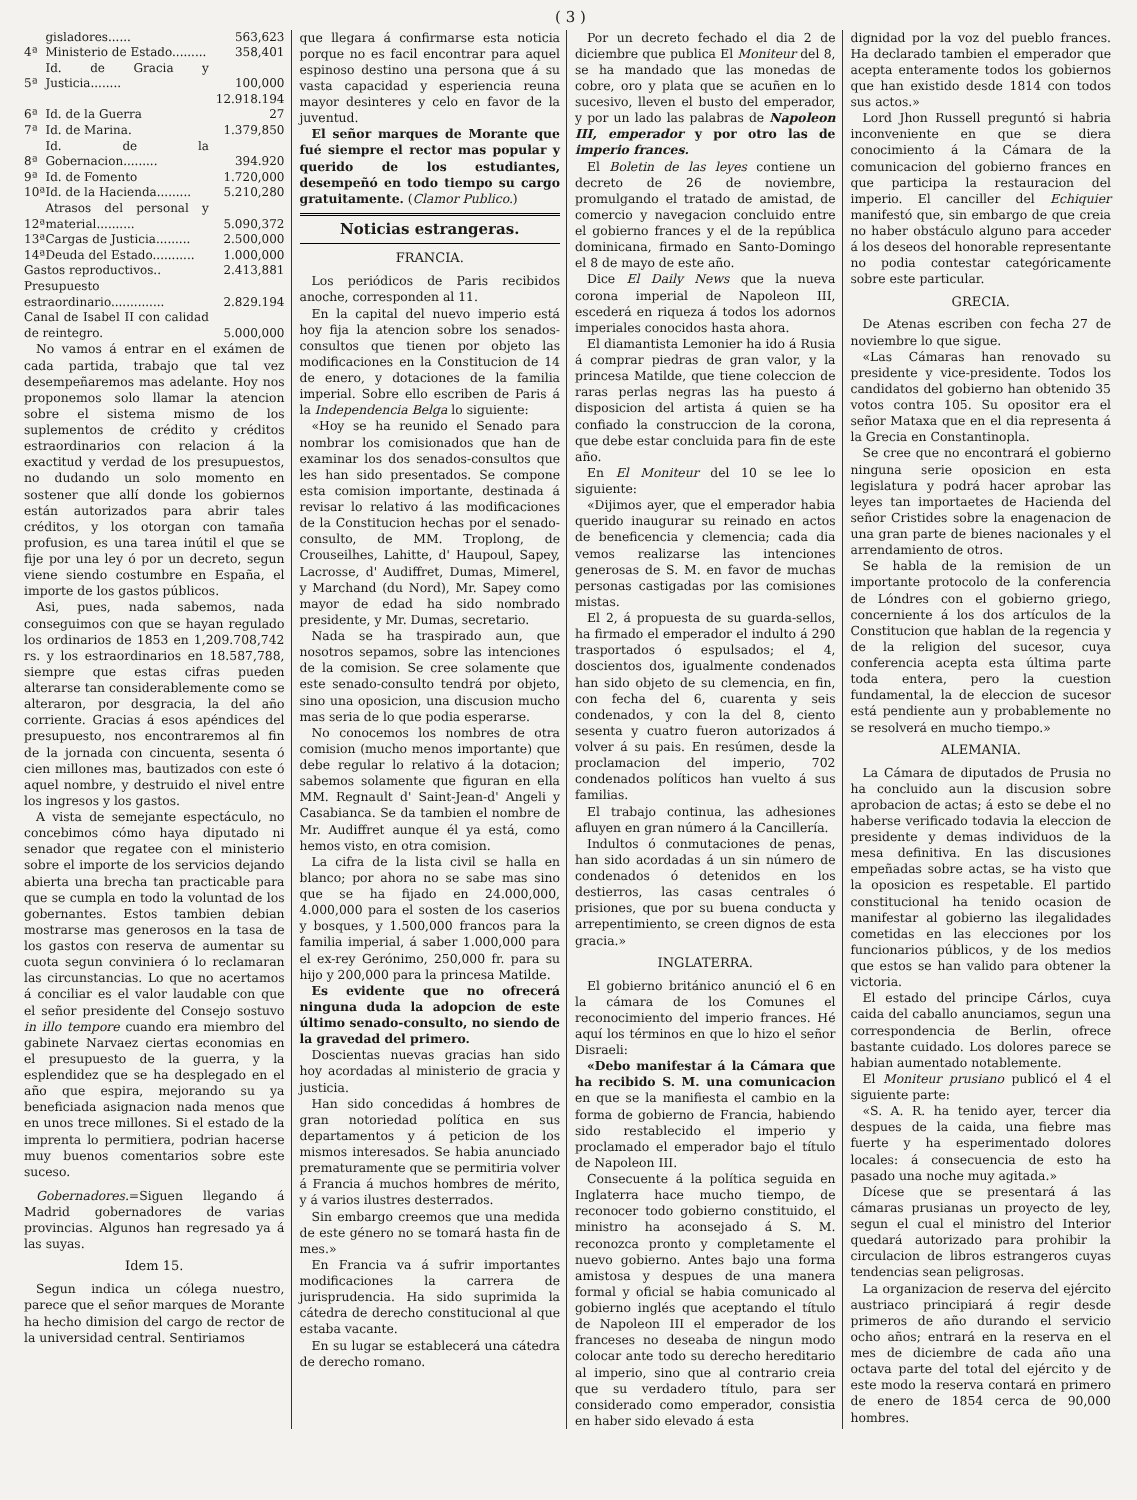( 3 )
| | gisladores...... | 563,623 |
| 4ª | Ministerio de Estado......... | 358,401 |
| 5ª | Id. de Gracia y Justicia........ | 100,000 |
| 6ª | Id. de la Guerra | 12.918.194 27 |
| 7ª | Id. de Marina. | 1.379,850 |
| 8ª | Id. de la Gobernacion......... | 394.920 |
| 9ª | Id. de Fomento | 1.720,000 |
| 10ª | Id. de la Hacienda......... | 5.210,280 |
| 12ª | Atrasos del personal y material.......... | 5.090,372 |
| 13ª | Cargas de Justicia......... | 2.500,000 |
| 14ª | Deuda del Estado........... | 1.000,000 |
| Gastos reproductivos.. | | 2.413,881 |
| Presupuesto estraordinario.............. | | 2.829.194 |
| Canal de Isabel II con calidad de reintegro. | | 5.000,000 |
No vamos á entrar en el exámen de cada partida, trabajo que tal vez desempeñaremos mas adelante. Hoy nos proponemos solo llamar la atencion sobre el sistema mismo de los suplementos de crédito y créditos estraordinarios con relacion á la exactitud y verdad de los presupuestos, no dudando un solo momento en sostener que allí donde los gobiernos están autorizados para abrir tales créditos, y los otorgan con tamaña profusion, es una tarea inútil el que se fije por una ley ó por un decreto, segun viene siendo costumbre en España, el importe de los gastos públicos.
Asi, pues, nada sabemos, nada conseguimos con que se hayan regulado los ordinarios de 1853 en 1,209.708,742 rs. y los estraordinarios en 18.587,788, siempre que estas cifras pueden alterarse tan considerablemente como se alteraron, por desgracia, la del año corriente. Gracias á esos apéndices del presupuesto, nos encontraremos al fin de la jornada con cincuenta, sesenta ó cien millones mas, bautizados con este ó aquel nombre, y destruido el nivel entre los ingresos y los gastos.
A vista de semejante espectáculo, no concebimos cómo haya diputado ni senador que regatee con el ministerio sobre el importe de los servicios dejando abierta una brecha tan practicable para que se cumpla en todo la voluntad de los gobernantes. Estos tambien debian mostrarse mas generosos en la tasa de los gastos con reserva de aumentar su cuota segun conviniera ó lo reclamaran las circunstancias. Lo que no acertamos á conciliar es el valor laudable con que el señor presidente del Consejo sostuvo in illo tempore cuando era miembro del gabinete Narvaez ciertas economias en el presupuesto de la guerra, y la esplendidez que se ha desplegado en el año que espira, mejorando su ya beneficiada asignacion nada menos que en unos trece millones. Si el estado de la imprenta lo permitiera, podrian hacerse muy buenos comentarios sobre este suceso.
Gobernadores.=Siguen llegando á Madrid gobernadores de varias provincias. Algunos han regresado ya á las suyas.
Idem 15.
Segun indica un cólega nuestro, parece que el señor marques de Morante ha hecho dimision del cargo de rector de la universidad central. Sentiriamos
que llegara á confirmarse esta noticia porque no es facil encontrar para aquel espinoso destino una persona que á su vasta capacidad y esperiencia reuna mayor desinteres y celo en favor de la juventud.
El señor marques de Morante que fué siempre el rector mas popular y querido de los estudiantes, desempeñó en todo tiempo su cargo gratuitamente. (Clamor Publico.)
Noticias estrangeras.
FRANCIA.
Los periódicos de Paris recibidos anoche, corresponden al 11.
En la capital del nuevo imperio está hoy fija la atencion sobre los senados-consultos que tienen por objeto las modificaciones en la Constitucion de 14 de enero, y dotaciones de la familia imperial. Sobre ello escriben de Paris á la Independencia Belga lo siguiente:
«Hoy se ha reunido el Senado para nombrar los comisionados que han de examinar los dos senados-consultos que les han sido presentados. Se compone esta comision importante, destinada á revisar lo relativo á las modificaciones de la Constitucion hechas por el senado-consulto, de MM. Troplong, de Crouseilhes, Lahitte, d' Haupoul, Sapey, Lacrosse, d' Audiffret, Dumas, Mimerel, y Marchand (du Nord), Mr. Sapey como mayor de edad ha sido nombrado presidente, y Mr. Dumas, secretario.
Nada se ha traspirado aun, que nosotros sepamos, sobre las intenciones de la comision. Se cree solamente que este senado-consulto tendrá por objeto, sino una oposicion, una discusion mucho mas seria de lo que podia esperarse.
No conocemos los nombres de otra comision (mucho menos importante) que debe regular lo relativo á la dotacion; sabemos solamente que figuran en ella MM. Regnault d' Saint-Jean-d' Angeli y Casabianca. Se da tambien el nombre de Mr. Audiffret aunque él ya está, como hemos visto, en otra comision.
La cifra de la lista civil se halla en blanco; por ahora no se sabe mas sino que se ha fijado en 24.000,000, 4.000,000 para el sosten de los caserios y bosques, y 1.500,000 francos para la familia imperial, á saber 1.000,000 para el ex-rey Gerónimo, 250,000 fr. para su hijo y 200,000 para la princesa Matilde.
Es evidente que no ofrecerá ninguna duda la adopcion de este último senado-consulto, no siendo de la gravedad del primero.
Doscientas nuevas gracias han sido hoy acordadas al ministerio de gracia y justicia.
Han sido concedidas á hombres de gran notoriedad política en sus departamentos y á peticion de los mismos interesados. Se habia anunciado prematuramente que se permitiria volver á Francia á muchos hombres de mérito, y á varios ilustres desterrados.
Sin embargo creemos que una medida de este género no se tomará hasta fin de mes.»
En Francia va á sufrir importantes modificaciones la carrera de jurisprudencia. Ha sido suprimida la cátedra de derecho constitucional al que estaba vacante.
En su lugar se establecerá una cátedra de derecho romano.
Por un decreto fechado el dia 2 de diciembre que publica El Moniteur del 8, se ha mandado que las monedas de cobre, oro y plata que se acuñen en lo sucesivo, lleven el busto del emperador, y por un lado las palabras de Napoleon III, emperador y por otro las de imperio frances.
El Boletin de las leyes contiene un decreto de 26 de noviembre, promulgando el tratado de amistad, de comercio y navegacion concluido entre el gobierno frances y el de la república dominicana, firmado en Santo-Domingo el 8 de mayo de este año.
Dice El Daily News que la nueva corona imperial de Napoleon III, escederá en riqueza á todos los adornos imperiales conocidos hasta ahora.
El diamantista Lemonier ha ido á Rusia á comprar piedras de gran valor, y la princesa Matilde, que tiene coleccion de raras perlas negras las ha puesto á disposicion del artista á quien se ha confiado la construccion de la corona, que debe estar concluida para fin de este año.
En El Moniteur del 10 se lee lo siguiente:
«Dijimos ayer, que el emperador habia querido inaugurar su reinado en actos de beneficencia y clemencia; cada dia vemos realizarse las intenciones generosas de S. M. en favor de muchas personas castigadas por las comisiones mistas.
El 2, á propuesta de su guarda-sellos, ha firmado el emperador el indulto á 290 trasportados ó espulsados; el 4, doscientos dos, igualmente condenados han sido objeto de su clemencia, en fin, con fecha del 6, cuarenta y seis condenados, y con la del 8, ciento sesenta y cuatro fueron autorizados á volver á su pais. En resúmen, desde la proclamacion del imperio, 702 condenados políticos han vuelto á sus familias.
El trabajo continua, las adhesiones afluyen en gran número á la Cancillería.
Indultos ó conmutaciones de penas, han sido acordadas á un sin número de condenados ó detenidos en los destierros, las casas centrales ó prisiones, que por su buena conducta y arrepentimiento, se creen dignos de esta gracia.»
INGLATERRA.
El gobierno británico anunció el 6 en la cámara de los Comunes el reconocimiento del imperio frances. Hé aquí los términos en que lo hizo el señor Disraeli:
«Debo manifestar á la Cámara que ha recibido S. M. una comunicacion en que se la manifiesta el cambio en la forma de gobierno de Francia, habiendo sido restablecido el imperio y proclamado el emperador bajo el título de Napoleon III.
Consecuente á la política seguida en Inglaterra hace mucho tiempo, de reconocer todo gobierno constituido, el ministro ha aconsejado á S. M. reconozca pronto y completamente el nuevo gobierno. Antes bajo una forma amistosa y despues de una manera formal y oficial se habia comunicado al gobierno inglés que aceptando el título de Napoleon III el emperador de los franceses no deseaba de ningun modo colocar ante todo su derecho hereditario al imperio, sino que al contrario creia que su verdadero título, para ser considerado como emperador, consistia en haber sido elevado á esta
dignidad por la voz del pueblo frances. Ha declarado tambien el emperador que acepta enteramente todos los gobiernos que han existido desde 1814 con todos sus actos.»
Lord Jhon Russell preguntó si habria inconveniente en que se diera conocimiento á la Cámara de la comunicacion del gobierno frances en que participa la restauracion del imperio. El canciller del Echiquier manifestó que, sin embargo de que creia no haber obstáculo alguno para acceder á los deseos del honorable representante no podia contestar categóricamente sobre este particular.
GRECIA.
De Atenas escriben con fecha 27 de noviembre lo que sigue.
«Las Cámaras han renovado su presidente y vice-presidente. Todos los candidatos del gobierno han obtenido 35 votos contra 105. Su opositor era el señor Mataxa que en el dia representa á la Grecia en Constantinopla.
Se cree que no encontrará el gobierno ninguna serie oposicion en esta legislatura y podrá hacer aprobar las leyes tan importaetes de Hacienda del señor Cristides sobre la enagenacion de una gran parte de bienes nacionales y el arrendamiento de otros.
Se habla de la remision de un importante protocolo de la conferencia de Lóndres con el gobierno griego, concerniente á los dos artículos de la Constitucion que hablan de la regencia y de la religion del sucesor, cuya conferencia acepta esta última parte toda entera, pero la cuestion fundamental, la de eleccion de sucesor está pendiente aun y probablemente no se resolverá en mucho tiempo.»
ALEMANIA.
La Cámara de diputados de Prusia no ha concluido aun la discusion sobre aprobacion de actas; á esto se debe el no haberse verificado todavia la eleccion de presidente y demas individuos de la mesa definitiva. En las discusiones empeñadas sobre actas, se ha visto que la oposicion es respetable. El partido constitucional ha tenido ocasion de manifestar al gobierno las ilegalidades cometidas en las elecciones por los funcionarios públicos, y de los medios que estos se han valido para obtener la victoria.
El estado del principe Cárlos, cuya caida del caballo anunciamos, segun una correspondencia de Berlin, ofrece bastante cuidado. Los dolores parece se habian aumentado notablemente.
El Moniteur prusiano publicó el 4 el siguiente parte:
«S. A. R. ha tenido ayer, tercer dia despues de la caida, una fiebre mas fuerte y ha esperimentado dolores locales: á consecuencia de esto ha pasado una noche muy agitada.»
Dícese que se presentará á las cámaras prusianas un proyecto de ley, segun el cual el ministro del Interior quedará autorizado para prohibir la circulacion de libros estrangeros cuyas tendencias sean peligrosas.
La organizacion de reserva del ejército austriaco principiará á regir desde primeros de año durando el servicio ocho años; entrará en la reserva en el mes de diciembre de cada año una octava parte del total del ejército y de este modo la reserva contará en primero de enero de 1854 cerca de 90,000 hombres.